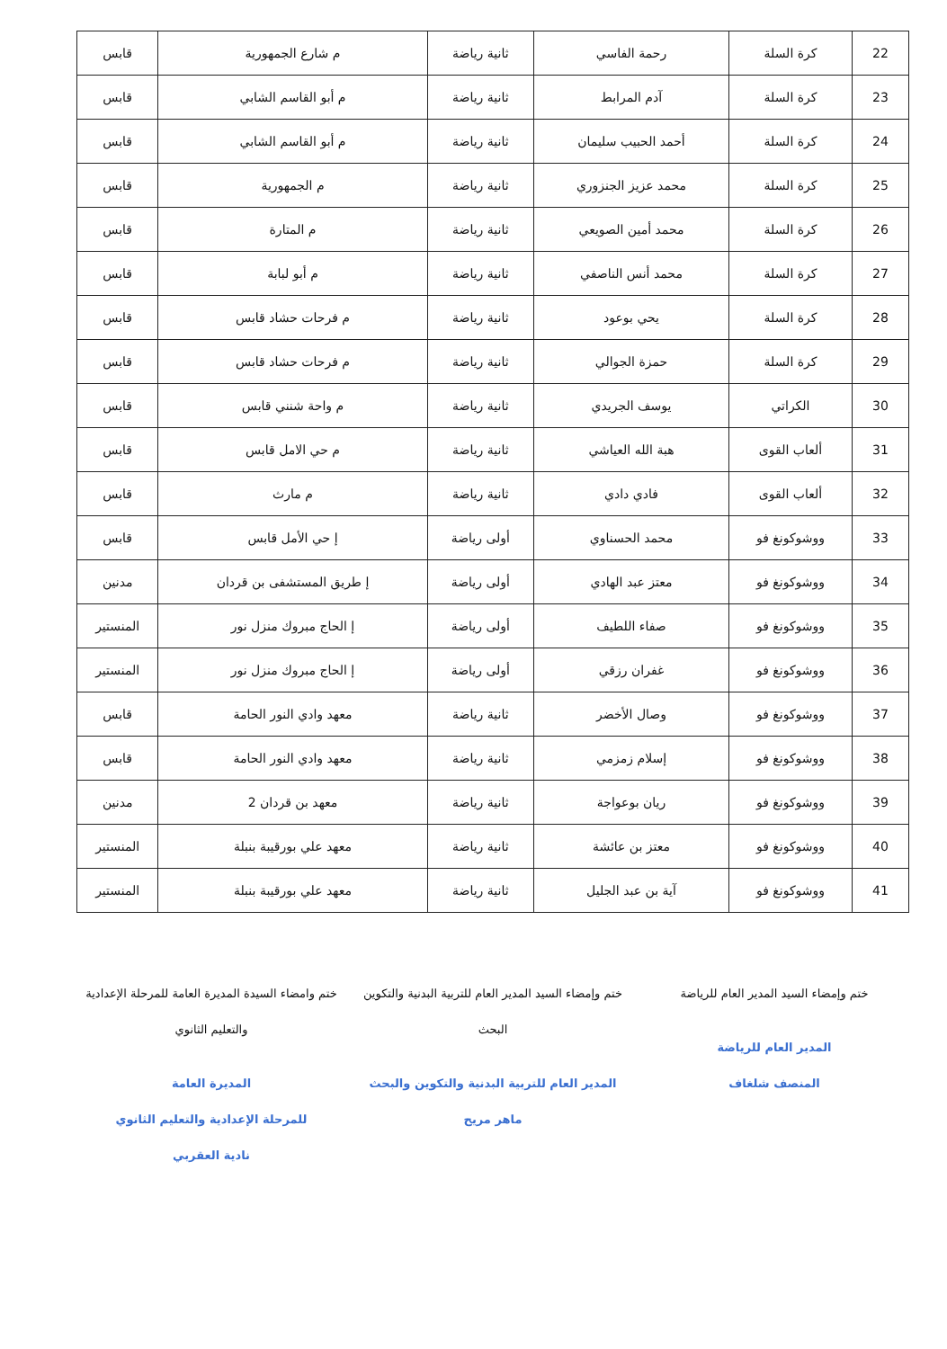| 22 | كرة السلة | رحمة الفاسي | ثانية رياضة | م شارع الجمهورية | قابس |
| 23 | كرة السلة | آدم المرابط | ثانية رياضة | م أبو القاسم الشابي | قابس |
| 24 | كرة السلة | أحمد الحبيب سليمان | ثانية رياضة | م أبو القاسم الشابي | قابس |
| 25 | كرة السلة | محمد عزيز الجنزوري | ثانية رياضة | م الجمهورية | قابس |
| 26 | كرة السلة | محمد أمين الصويعي | ثانية رياضة | م المتارة | قابس |
| 27 | كرة السلة | محمد أنس الناصفي | ثانية رياضة | م أبو لبابة | قابس |
| 28 | كرة السلة | يحي بوعود | ثانية رياضة | م فرحات حشاد قابس | قابس |
| 29 | كرة السلة | حمزة الجوالي | ثانية رياضة | م فرحات حشاد قابس | قابس |
| 30 | الكراتي | يوسف الجريدي | ثانية رياضة | م واحة شنني قابس | قابس |
| 31 | ألعاب القوى | هبة الله العياشي | ثانية رياضة | م حي الامل قابس | قابس |
| 32 | ألعاب القوى | فادي دادي | ثانية رياضة | م مارث | قابس |
| 33 | ووشوكونغ فو | محمد الحسناوي | أولى رياضة | إ حي الأمل قابس | قابس |
| 34 | ووشوكونغ فو | معتز عبد الهادي | أولى رياضة | إ طريق المستشفى بن قردان | مدنين |
| 35 | ووشوكونغ فو | صفاء اللطيف | أولى رياضة | إ الحاج مبروك منزل نور | المنستير |
| 36 | ووشوكونغ فو | غفران رزقي | أولى رياضة | إ الحاج مبروك منزل نور | المنستير |
| 37 | ووشوكونغ فو | وصال الأخضر | ثانية رياضة | معهد وادي النور الحامة | قابس |
| 38 | ووشوكونغ فو | إسلام زمزمي | ثانية رياضة | معهد وادي النور الحامة | قابس |
| 39 | ووشوكونغ فو | ريان بوعواجة | ثانية رياضة | معهد بن قردان 2 | مدنين |
| 40 | ووشوكونغ فو | معتز بن عائشة | ثانية رياضة | معهد علي بورقيبة بنبلة | المنستير |
| 41 | ووشوكونغ فو | آية بن عبد الجليل | ثانية رياضة | معهد علي بورقيبة بنبلة | المنستير |
ختم وإمضاء السيد المدير العام للرياضة
المدير العام للرياضة
المنصف شلغاف
ختم وإمضاء السيد المدير العام للتربية البدنية والتكوين البحث
المدير العام للتربية البدنية والتكوين والبحث
ماهر مريح
ختم وامضاء السيدة المديرة العامة للمرحلة الإعدادية والتعليم الثانوي
المديرة العامة
للمرحلة الإعدادية والتعليم الثانوي
نادية العقربي